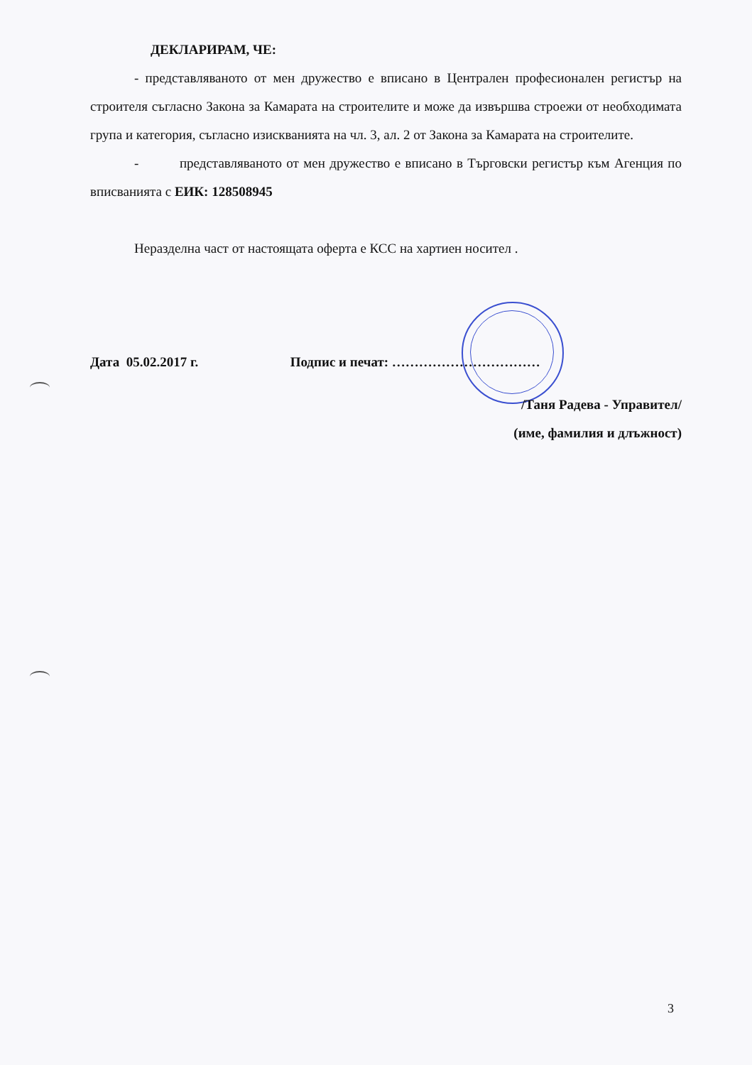ДЕКЛАРИРАМ, ЧЕ:
- представляваното от мен дружество е вписано в Централен професионален регистър на строителя съгласно Закона за Камарата на строителите и може да извършва строежи от необходимата група и категория, съгласно изискванията на чл. 3, ал. 2 от Закона за Камарата на строителите.
- представляваното от мен дружество е вписано в Търговски регистър към Агенция по вписванията с ЕИК: 128508945
Неразделна част от настоящата оферта е КСС на хартиен носител .
Дата 05.02.2017 г. Подпис и печат: ……………………………
/Таня Радева - Управител/
(име, фамилия и длъжност)
3